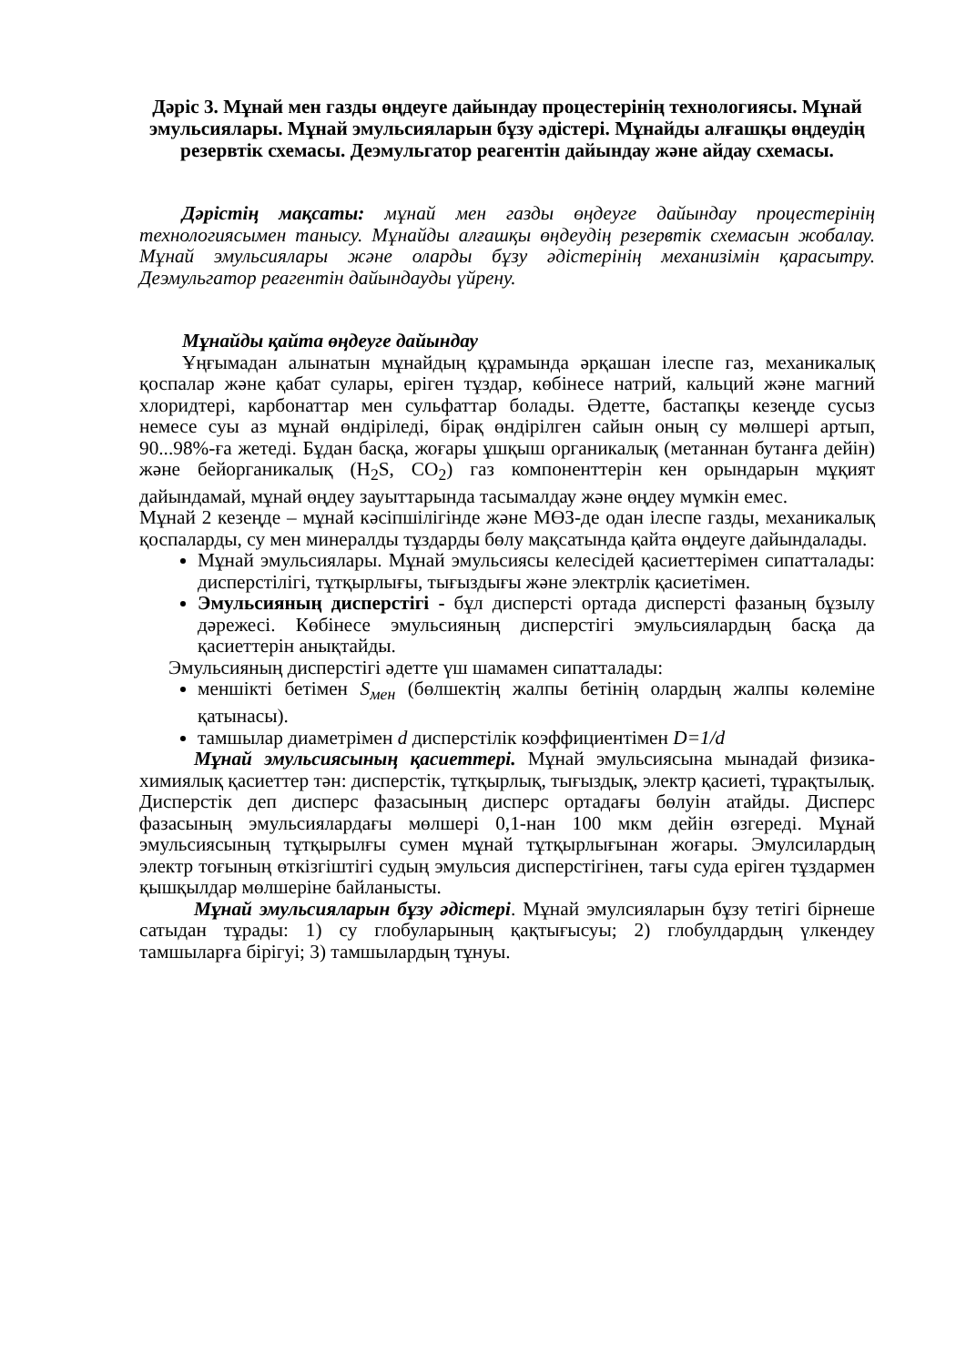Дәріс 3. Мұнай мен газды өңдеуге дайындау процестерінің технологиясы. Мұнай эмульсиялары. Мұнай эмульсияларын бұзу әдістері. Мұнайды алғашқы өңдеудің резервтік схемасы. Деэмульгатор реагентін дайындау және айдау схемасы.
Дәрістің мақсаты: мұнай мен газды өңдеуге дайындау процестерінің технологиясымен танысу. Мұнайды алғашқы өңдеудің резервтік схемасын жобалау. Мұнай эмульсиялары және оларды бұзу әдістерінің механизімін қарасытру. Деэмульгатор реагентін дайындауды үйрену.
Мұнайды қайта өңдеуге дайындау
Ұңғымадан алынатын мұнайдың құрамында әрқашан ілеспе газ, механикалық қоспалар және қабат сулары, еріген тұздар, көбінесе натрий, кальций және магний хлоридтері, карбонаттар мен сульфаттар болады. Әдетте, бастапқы кезеңде сусыз немесе суы аз мұнай өндіріледі, бірақ өндірілген сайын оның су мөлшері артып, 90...98%-ға жетеді. Бұдан басқа, жоғары ұшқыш органикалық (метаннан бутанға дейін) және бейорганикалық (H<sub>2</sub>S, CO<sub>2</sub>) газ компоненттерін кен орындарын мұқият дайындамай, мұнай өңдеу зауыттарында тасымалдау және өңдеу мүмкін емес.
Мұнай 2 кезеңде – мұнай кәсіпшілігінде және МӨЗ-де одан ілеспе газды, механикалық қоспаларды, су мен минералды тұздарды бөлу мақсатында қайта өңдеуге дайындалады.
Мұнай эмульсиялары. Мұнай эмульсиясы келесідей қасиеттерімен сипатталады: дисперстілігі, тұтқырлығы, тығыздығы және электрлік қасиетімен.
Эмульсияның дисперстігі - бұл дисперсті ортада дисперсті фазаның бұзылу дәрежесі. Көбінесе эмульсияның дисперстігі эмульсиялардың басқа да қасиеттерін анықтайды.
Эмульсияның дисперстігі әдетте үш шамамен сипатталады:
меншікті бетімен S<sub>мен</sub> (бөлшектің жалпы бетінің олардың жалпы көлеміне қатынасы).
тамшылар диаметрімен d дисперстілік коэффициентімен D=1/d
Мұнай эмульсиясының қасиеттері. Мұнай эмульсиясына мынадай физика-химиялық қасиеттер тән: дисперстік, тұтқырлық, тығыздық, электр қасиеті, тұрақтылық. Дисперстік деп дисперс фазасының дисперс ортадағы бөлуін атайды. Дисперс фазасының эмульсиялардағы мөлшері 0,1-нан 100 мкм дейін өзгереді. Мұнай эмульсиясының тұтқырылғы сумен мұнай тұтқырлығынан жоғары. Эмулсилардың электр тоғының өткізгіштігі судың эмульсия дисперстігінен, тағы суда еріген тұздармен қышқылдар мөлшеріне байланысты.
Мұнай эмульсияларын бұзу әдістері. Мұнай эмулсияларын бұзу тетігі бірнеше сатыдан тұрады: 1) су глобуларының қақтығысуы; 2) глобулдардың үлкендеу тамшыларға бірігуі; 3) тамшылардың тұнуы.